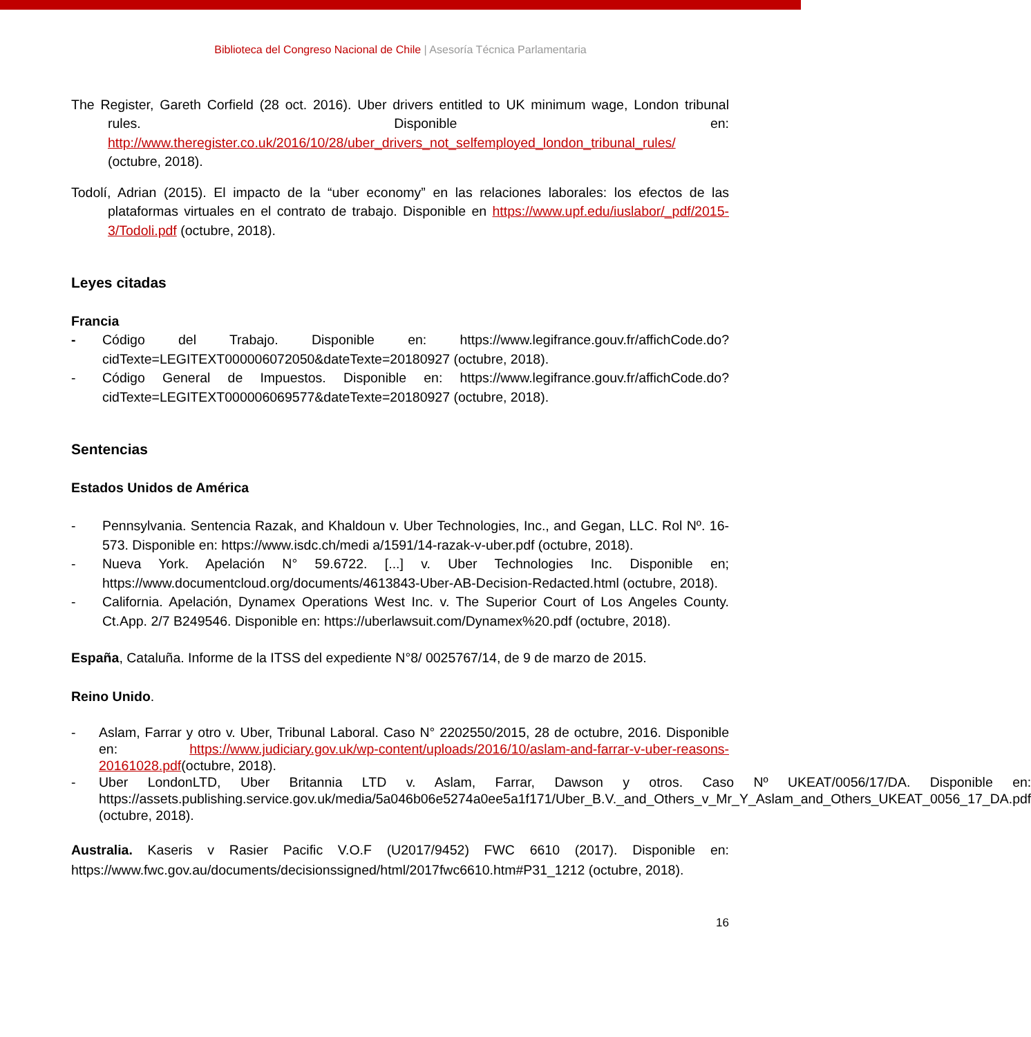Biblioteca del Congreso Nacional de Chile | Asesoría Técnica Parlamentaria
The Register, Gareth Corfield (28 oct. 2016). Uber drivers entitled to UK minimum wage, London tribunal rules. Disponible en: http://www.theregister.co.uk/2016/10/28/uber_drivers_not_selfemployed_london_tribunal_rules/ (octubre, 2018).
Todolí, Adrian (2015). El impacto de la “uber economy” en las relaciones laborales: los efectos de las plataformas virtuales en el contrato de trabajo. Disponible en https://www.upf.edu/iuslabor/_pdf/2015-3/Todoli.pdf (octubre, 2018).
Leyes citadas
Francia
- Código del Trabajo. Disponible en: https://www.legifrance.gouv.fr/affichCode.do?cidTexte=LEGITEXT000006072050&dateTexte=20180927 (octubre, 2018).
- Código General de Impuestos. Disponible en: https://www.legifrance.gouv.fr/affichCode.do?cidTexte=LEGITEXT000006069577&dateTexte=20180927 (octubre, 2018).
Sentencias
Estados Unidos de América
- Pennsylvania. Sentencia Razak, and Khaldoun v. Uber Technologies, Inc., and Gegan, LLC. Rol Nº. 16-573. Disponible en: https://www.isdc.ch/medi a/1591/14-razak-v-uber.pdf (octubre, 2018).
- Nueva York. Apelación N° 59.6722. [...] v. Uber Technologies Inc. Disponible en; https://www.documentcloud.org/documents/4613843-Uber-AB-Decision-Redacted.html (octubre, 2018).
- California. Apelación, Dynamex Operations West Inc. v. The Superior Court of Los Angeles County. Ct.App. 2/7 B249546. Disponible en: https://uberlawsuit.com/Dynamex%20.pdf (octubre, 2018).
España, Cataluña. Informe de la ITSS del expediente N°8/ 0025767/14, de 9 de marzo de 2015.
Reino Unido.
- Aslam, Farrar y otro v. Uber, Tribunal Laboral. Caso N° 2202550/2015, 28 de octubre, 2016. Disponible en: https://www.judiciary.gov.uk/wp-content/uploads/2016/10/aslam-and-farrar-v-uber-reasons-20161028.pdf(octubre, 2018).
- Uber LondonLTD, Uber Britannia LTD v. Aslam, Farrar, Dawson y otros. Caso Nº UKEAT/0056/17/DA. Disponible en: https://assets.publishing.service.gov.uk/media/5a046b06e5274a0ee5a1f171/Uber_B.V._and_Others_v_Mr_Y_Aslam_and_Others_UKEAT_0056_17_DA.pdf (octubre, 2018).
Australia. Kaseris v Rasier Pacific V.O.F (U2017/9452) FWC 6610 (2017). Disponible en: https://www.fwc.gov.au/documents/decisionssigned/html/2017fwc6610.htm#P31_1212 (octubre, 2018).
16